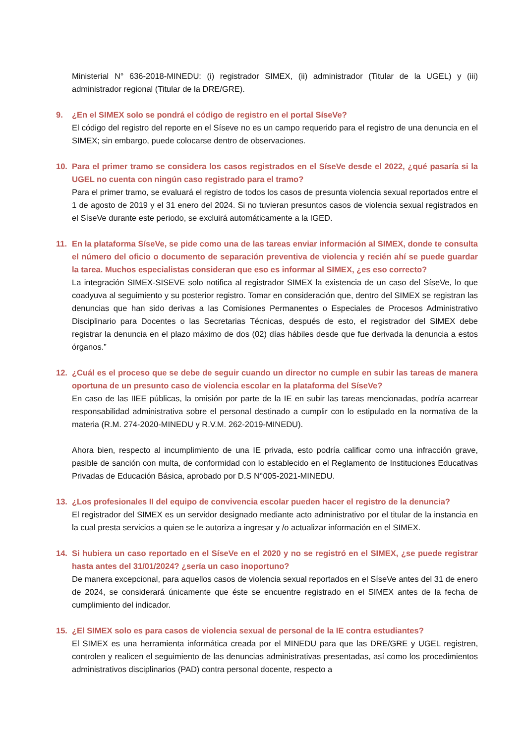Ministerial N° 636-2018-MINEDU: (i) registrador SIMEX, (ii) administrador (Titular de la UGEL) y (iii) administrador regional (Titular de la DRE/GRE).
9. ¿En el SIMEX solo se pondrá el código de registro en el portal SíseVe?
El código del registro del reporte en el Síseve no es un campo requerido para el registro de una denuncia en el SIMEX; sin embargo, puede colocarse dentro de observaciones.
10. Para el primer tramo se considera los casos registrados en el SíseVe desde el 2022, ¿qué pasaría si la UGEL no cuenta con ningún caso registrado para el tramo?
Para el primer tramo, se evaluará el registro de todos los casos de presunta violencia sexual reportados entre el 1 de agosto de 2019 y el 31 enero del 2024. Si no tuvieran presuntos casos de violencia sexual registrados en el SíseVe durante este periodo, se excluirá automáticamente a la IGED.
11. En la plataforma SíseVe, se pide como una de las tareas enviar información al SIMEX, donde te consulta el número del oficio o documento de separación preventiva de violencia y recién ahí se puede guardar la tarea. Muchos especialistas consideran que eso es informar al SIMEX, ¿es eso correcto?
La integración SIMEX-SISEVE solo notifica al registrador SIMEX la existencia de un caso del SíseVe, lo que coadyuva al seguimiento y su posterior registro. Tomar en consideración que, dentro del SIMEX se registran las denuncias que han sido derivas a las Comisiones Permanentes o Especiales de Procesos Administrativo Disciplinario para Docentes o las Secretarias Técnicas, después de esto, el registrador del SIMEX debe registrar la denuncia en el plazo máximo de dos (02) días hábiles desde que fue derivada la denuncia a estos órganos.”
12. ¿Cuál es el proceso que se debe de seguir cuando un director no cumple en subir las tareas de manera oportuna de un presunto caso de violencia escolar en la plataforma del SíseVe?
En caso de las IIEE públicas, la omisión por parte de la IE en subir las tareas mencionadas, podría acarrear responsabilidad administrativa sobre el personal destinado a cumplir con lo estipulado en la normativa de la materia (R.M. 274-2020-MINEDU y R.V.M. 262-2019-MINEDU).
Ahora bien, respecto al incumplimiento de una IE privada, esto podría calificar como una infracción grave, pasible de sanción con multa, de conformidad con lo establecido en el Reglamento de Instituciones Educativas Privadas de Educación Básica, aprobado por D.S N°005-2021-MINEDU.
13. ¿Los profesionales II del equipo de convivencia escolar pueden hacer el registro de la denuncia?
El registrador del SIMEX es un servidor designado mediante acto administrativo por el titular de la instancia en la cual presta servicios a quien se le autoriza a ingresar y /o actualizar información en el SIMEX.
14. Si hubiera un caso reportado en el SíseVe en el 2020 y no se registró en el SIMEX, ¿se puede registrar hasta antes del 31/01/2024? ¿sería un caso inoportuno?
De manera excepcional, para aquellos casos de violencia sexual reportados en el SíseVe antes del 31 de enero de 2024, se considerará únicamente que éste se encuentre registrado en el SIMEX antes de la fecha de cumplimiento del indicador.
15. ¿El SIMEX solo es para casos de violencia sexual de personal de la IE contra estudiantes?
El SIMEX es una herramienta informática creada por el MINEDU para que las DRE/GRE y UGEL registren, controlen y realicen el seguimiento de las denuncias administrativas presentadas, así como los procedimientos administrativos disciplinarios (PAD) contra personal docente, respecto a